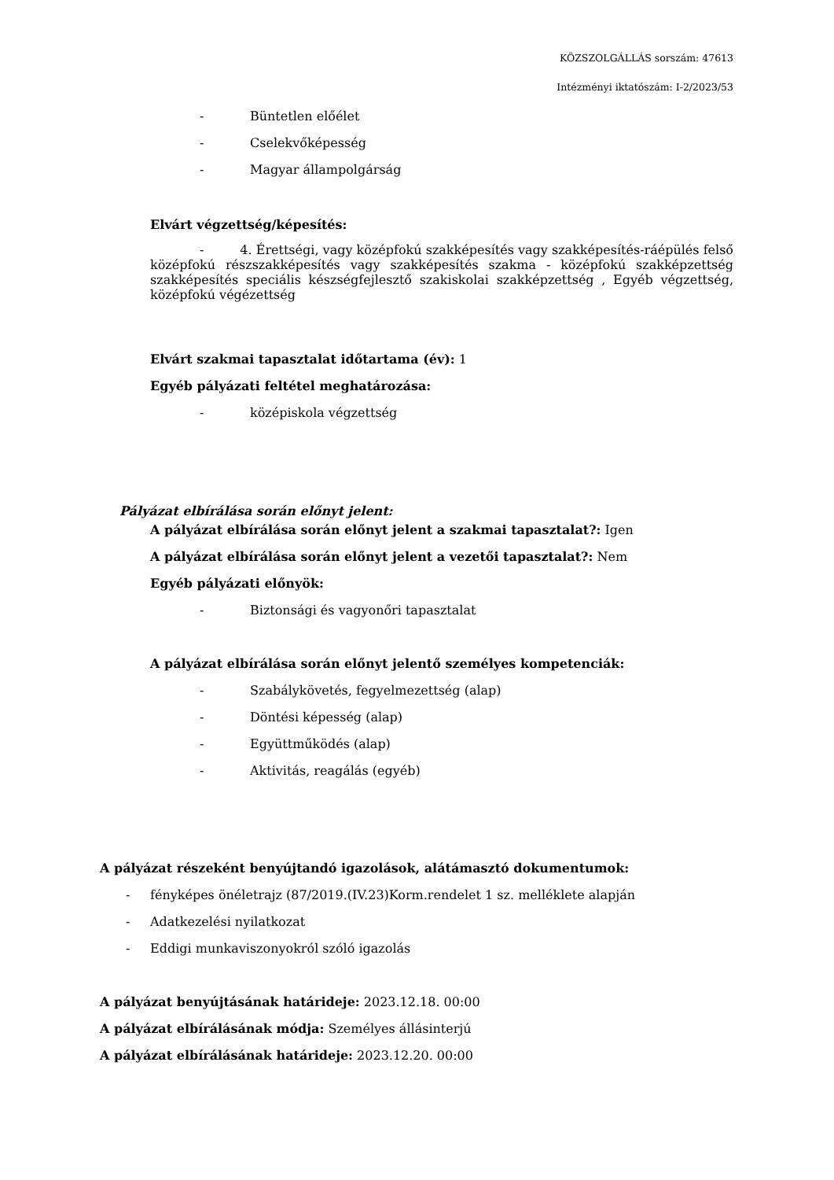KÖZSZOLGÁLLÁS sorszám: 47613
Intézményi iktatószám: I-2/2023/53
- Büntetlen előélet
- Cselekvőképesség
- Magyar állampolgárság
Elvárt végzettség/képesítés:
- 4. Érettségi, vagy középfokú szakképesítés vagy szakképesítés-ráépülés felső középfokú részszakképesítés vagy szakképesítés szakma - középfokú szakképzettség szakképesítés speciális készségfejlesztő szakiskolai szakképzettség , Egyéb végzettség, középfokú végézettség
Elvárt szakmai tapasztalat időtartama (év): 1
Egyéb pályázati feltétel meghatározása:
- középiskola végzettség
Pályázat elbírálása során előnyt jelent:
A pályázat elbírálása során előnyt jelent a szakmai tapasztalat?: Igen
A pályázat elbírálása során előnyt jelent a vezetői tapasztalat?: Nem
Egyéb pályázati előnyök:
-
Biztonsági és vagyonőri tapasztalat
A pályázat elbírálása során előnyt jelentő személyes kompetenciák:
-
Szabálykövetés, fegyelmezettség (alap)
- Döntési képesség (alap)
- Együttműködés (alap)
- Aktivitás, reagálás (egyéb)
A pályázat részeként benyújtandó igazolások, alátámasztó dokumentumok:
-
fényképes önéletrajz (87/2019.(IV.23)Korm.rendelet 1 sz. melléklete alapján
- Adatkezelési nyilatkozat
-
Eddigi munkaviszonyokról szóló igazolás
A pályázat benyújtásának határideje: 2023.12.18. 00:00
A pályázat elbírálásának módja: Személyes állásinterjú
A pályázat elbírálásának határideje: 2023.12.20. 00:00